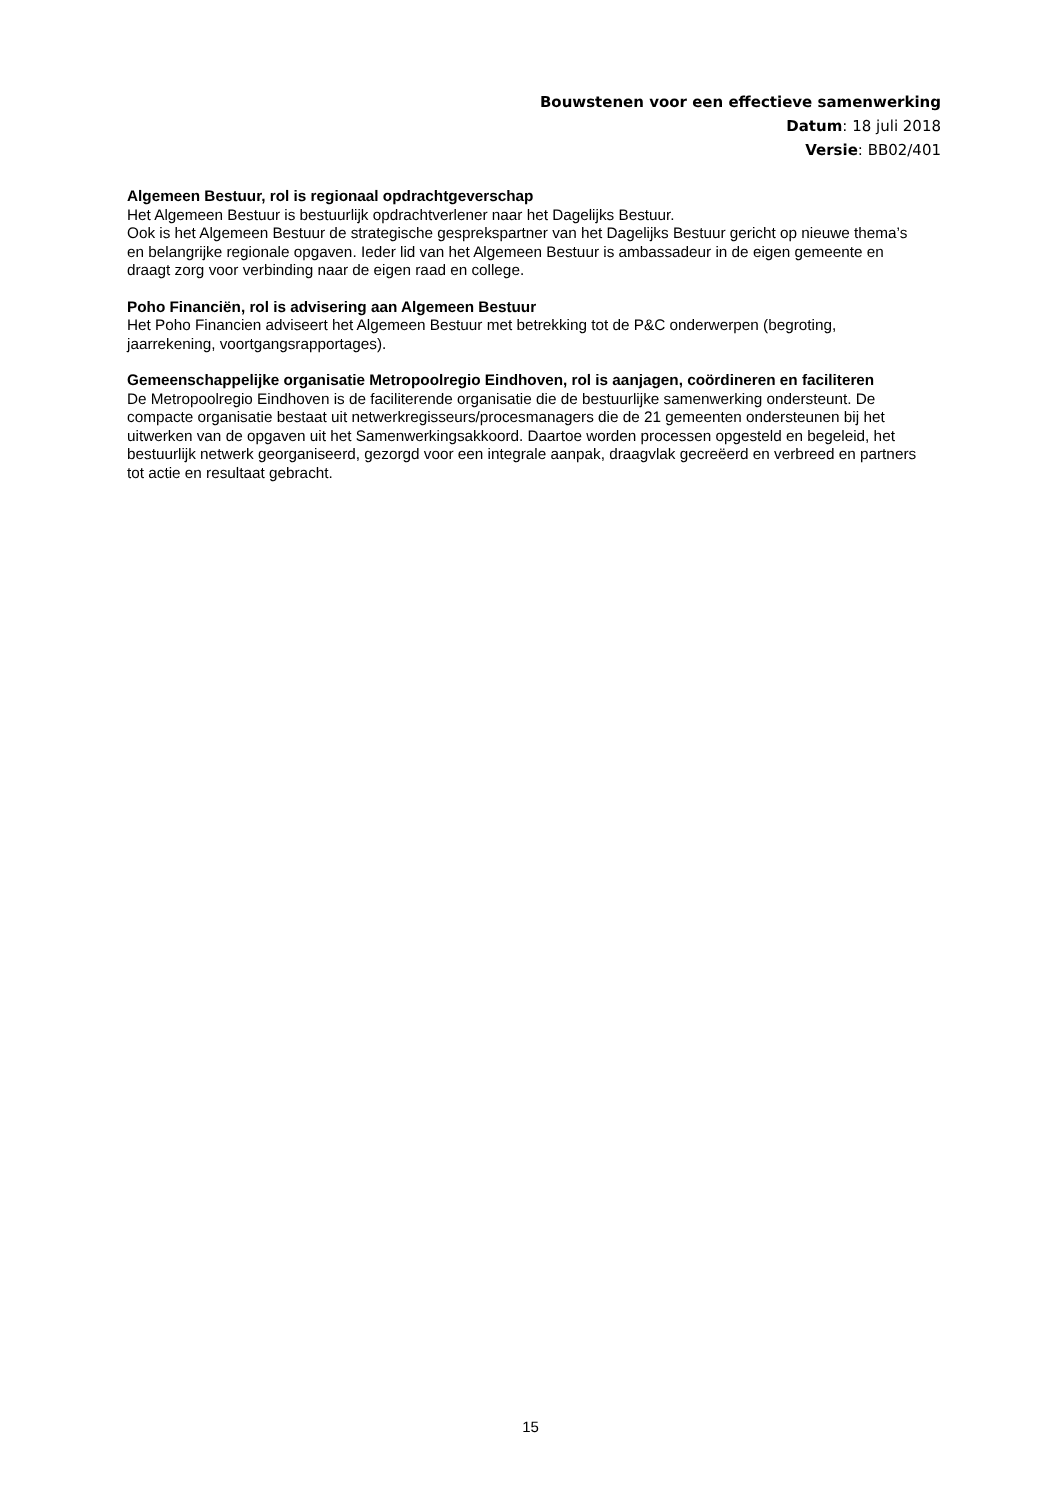Bouwstenen voor een effectieve samenwerking
Datum: 18 juli 2018
Versie: BB02/401
Algemeen Bestuur, rol is regionaal opdrachtgeverschap
Het Algemeen Bestuur is bestuurlijk opdrachtverlener naar het Dagelijks Bestuur.
Ook is het Algemeen Bestuur de strategische gesprekspartner van het Dagelijks Bestuur gericht op nieuwe thema’s en belangrijke regionale opgaven. Ieder lid van het Algemeen Bestuur is ambassadeur in de eigen gemeente en draagt zorg voor verbinding naar de eigen raad en college.
Poho Financiën, rol is advisering aan Algemeen Bestuur
Het Poho Financien adviseert het Algemeen Bestuur met betrekking tot de P&C onderwerpen (begroting, jaarrekening, voortgangsrapportages).
Gemeenschappelijke organisatie Metropoolregio Eindhoven, rol is aanjagen, coördineren en faciliteren
De Metropoolregio Eindhoven is de faciliterende organisatie die de bestuurlijke samenwerking ondersteunt. De compacte organisatie bestaat uit netwerkregisseurs/procesmanagers die de 21 gemeenten ondersteunen bij het uitwerken van de opgaven uit het Samenwerkingsakkoord. Daartoe worden processen opgesteld en begeleid, het bestuurlijk netwerk georganiseerd, gezorgd voor een integrale aanpak, draagvlak gecreëerd en verbreed en partners tot actie en resultaat gebracht.
15